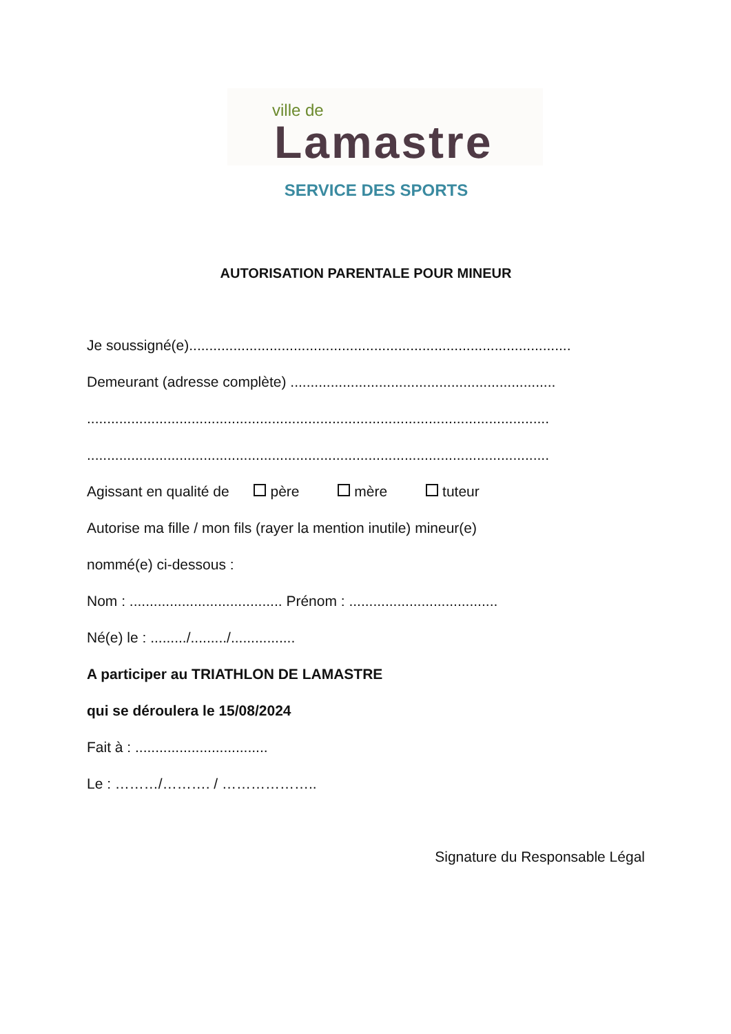ville de
Lamastre
SERVICE DES SPORTS
AUTORISATION PARENTALE POUR MINEUR
Je soussigné(e)...............................................................................................
Demeurant (adresse complète) ..................................................................
...................................................................................................................
...................................................................................................................
Agissant en qualité de père mère tuteur
Autorise ma fille / mon fils (rayer la mention inutile) mineur(e)
nommé(e) ci-dessous :
Nom : ...................................... Prénom : .....................................
Né(e) le : ........./........./................
A participer au TRIATHLON DE LAMASTRE
qui se déroulera le 15/08/2024
Fait à : .................................
Le : ………/………. / ………………..
Signature du Responsable Légal